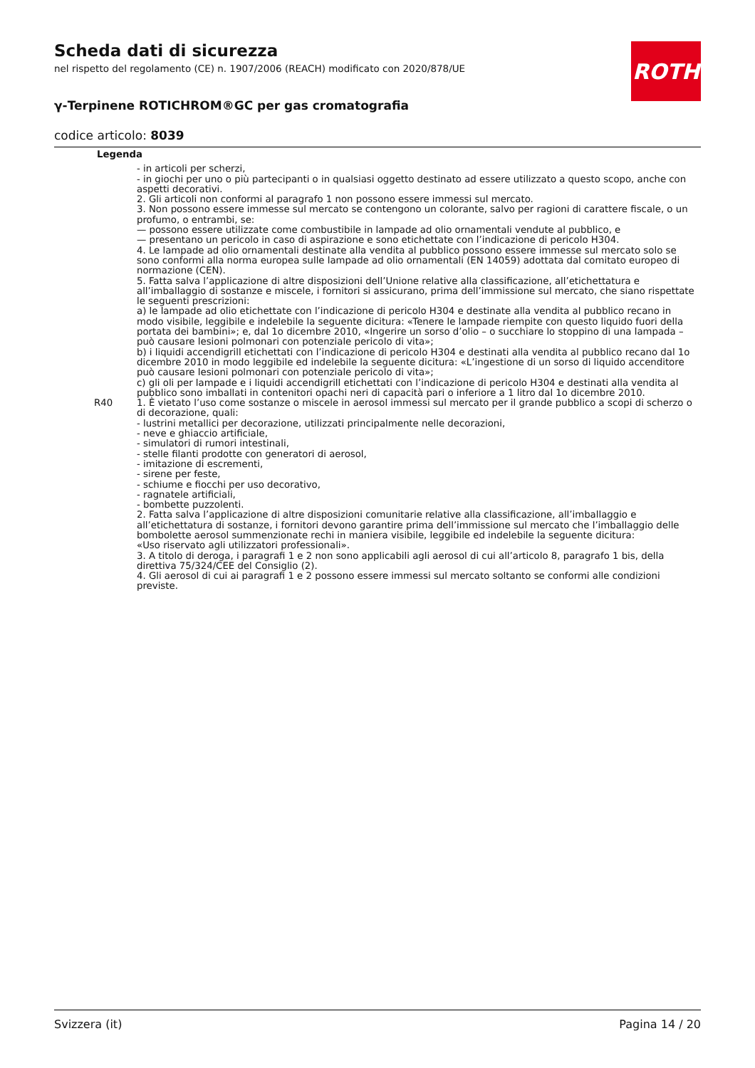ROTH
Scheda dati di sicurezza
nel rispetto del regolamento (CE) n. 1907/2006 (REACH) modificato con 2020/878/UE
γ-Terpinene ROTICHROM®GC per gas cromatografia
codice articolo: 8039
Legenda
- in articoli per scherzi,
- in giochi per uno o più partecipanti o in qualsiasi oggetto destinato ad essere utilizzato a questo scopo, anche con aspetti decorativi.
2. Gli articoli non conformi al paragrafo 1 non possono essere immessi sul mercato.
3. Non possono essere immesse sul mercato se contengono un colorante, salvo per ragioni di carattere fiscale, o un profumo, o entrambi, se:
— possono essere utilizzate come combustibile in lampade ad olio ornamentali vendute al pubblico, e
— presentano un pericolo in caso di aspirazione e sono etichettate con l’indicazione di pericolo H304.
4. Le lampade ad olio ornamentali destinate alla vendita al pubblico possono essere immesse sul mercato solo se sono conformi alla norma europea sulle lampade ad olio ornamentali (EN 14059) adottata dal comitato europeo di normazione (CEN).
5. Fatta salva l’applicazione di altre disposizioni dell’Unione relative alla classificazione, all’etichettatura e all’imballaggio di sostanze e miscele, i fornitori si assicurano, prima dell’immissione sul mercato, che siano rispettate le seguenti prescrizioni:
a) le lampade ad olio etichettate con l’indicazione di pericolo H304 e destinate alla vendita al pubblico recano in modo visibile, leggibile e indelebile la seguente dicitura: «Tenere le lampade riempite con questo liquido fuori della portata dei bambini»; e, dal 1o dicembre 2010, «Ingerire un sorso d’olio – o succhiare lo stoppino di una lampada – può causare lesioni polmonari con potenziale pericolo di vita»;
b) i liquidi accendigrill etichettati con l’indicazione di pericolo H304 e destinati alla vendita al pubblico recano dal 1o dicembre 2010 in modo leggibile ed indelebile la seguente dicitura: «L’ingestione di un sorso di liquido accenditore può causare lesioni polmonari con potenziale pericolo di vita»;
c) gli oli per lampade e i liquidi accendigrill etichettati con l’indicazione di pericolo H304 e destinati alla vendita al pubblico sono imballati in contenitori opachi neri di capacità pari o inferiore a 1 litro dal 1o dicembre 2010.
R40 1. È vietato l’uso come sostanze o miscele in aerosol immessi sul mercato per il grande pubblico a scopi di scherzo o di decorazione, quali:
- lustrini metallici per decorazione, utilizzati principalmente nelle decorazioni,
- neve e ghiaccio artificiale,
- simulatori di rumori intestinali,
- stelle filanti prodotte con generatori di aerosol,
- imitazione di escrementi,
- sirene per feste,
- schiume e fiocchi per uso decorativo,
- ragnatele artificiali,
- bombette puzzolenti.
2. Fatta salva l’applicazione di altre disposizioni comunitarie relative alla classificazione, all’imballaggio e all’etichettatura di sostanze, i fornitori devono garantire prima dell’immissione sul mercato che l’imballaggio delle bombolette aerosol summenzionate rechi in maniera visibile, leggibile ed indelebile la seguente dicitura:
«Uso riservato agli utilizzatori professionali».
3. A titolo di deroga, i paragrafi 1 e 2 non sono applicabili agli aerosol di cui all’articolo 8, paragrafo 1 bis, della direttiva 75/324/CEE del Consiglio (2).
4. Gli aerosol di cui ai paragrafi 1 e 2 possono essere immessi sul mercato soltanto se conformi alle condizioni previste.
Svizzera (it) Pagina 14 / 20